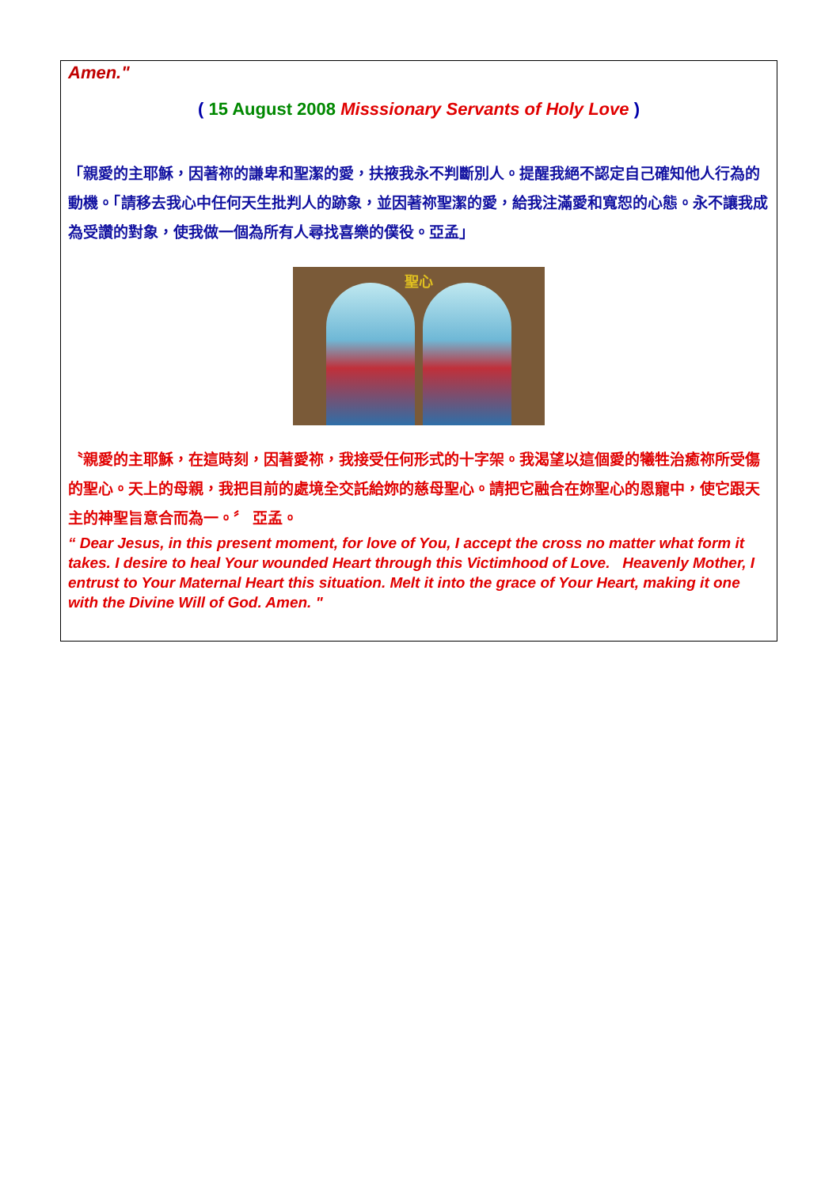Amen."
( 15 August 2008 Misssionary Servants of Holy Love )
「親愛的主耶穌，因著祢的謙卑和聖潔的愛，扶掖我永不判斷別人。提醒我絕不認定自己確知他人行為的動機。「請移去我心中任何天生批判人的跡象，並因著祢聖潔的愛，給我注滿愛和寬恕的心態。永不讓我成為受讚的對象，使我做一個為所有人尋找喜樂的僕役。亞孟」
聖心
〝親愛的主耶穌，在這時刻，因著愛祢，我接受任何形式的十字架。我渴望以這個愛的犧牲治癒祢所受傷的聖心。天上的母親，我把目前的處境全交託給妳的慈母聖心。請把它融合在妳聖心的恩寵中，使它跟天主的神聖旨意合而為一。〞 亞孟。
“ Dear Jesus, in this present moment, for love of You, I accept the cross no matter what form it takes. I desire to heal Your wounded Heart through this Victimhood of Love. Heavenly Mother, I entrust to Your Maternal Heart this situation. Melt it into the grace of Your Heart, making it one with the Divine Will of God. Amen. "